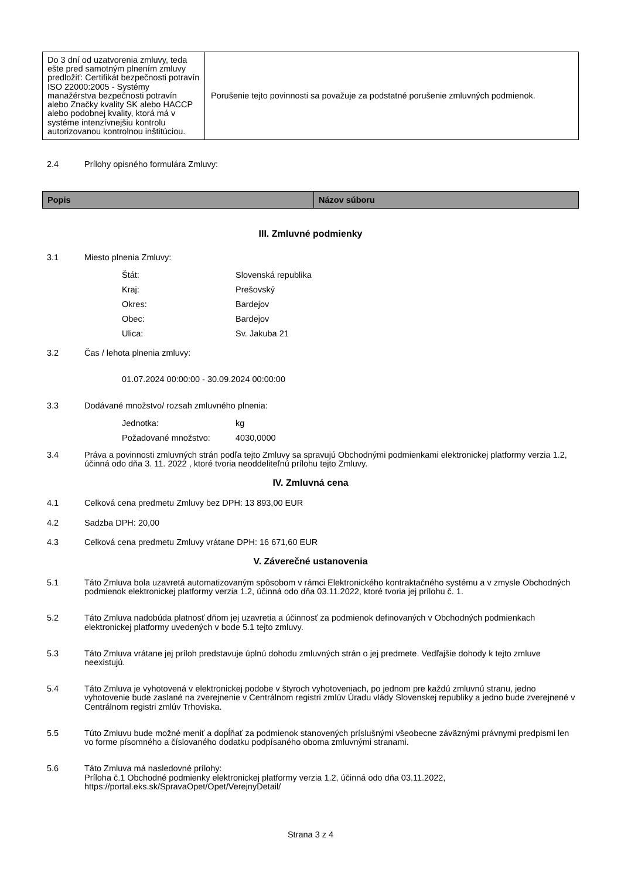| Do 3 dní od uzatvorenia zmluvy, teda ešte pred samotným plnením zmluvy predložiť: Certifikát bezpečnosti potravín ISO 22000:2005 - Systémy manažérstva bezpečnosti potravín alebo Značky kvality SK alebo HACCP alebo podobnej kvality, ktorá má v systéme intenzívnejšiu kontrolu autorizovanou kontrolnou inštitúciou. | Porušenie tejto povinnosti sa považuje za podstatné porušenie zmluvných podmienok. |
2.4 Prílohy opisného formulára Zmluvy:
| Popis | Názov súboru |
| --- | --- |
III. Zmluvné podmienky
3.1 Miesto plnenia Zmluvy:
Štát: Slovenská republika
Kraj: Prešovský
Okres: Bardejov
Obec: Bardejov
Ulica: Sv. Jakuba 21
3.2 Čas / lehota plnenia zmluvy:
01.07.2024 00:00:00 - 30.09.2024 00:00:00
3.3 Dodávané množstvo/ rozsah zmluvného plnenia:
Jednotka: kg
Požadované množstvo: 4030,0000
3.4 Práva a povinnosti zmluvných strán podľa tejto Zmluvy sa spravujú Obchodnými podmienkami elektronickej platformy verzia 1.2, účinná odo dňa 3. 11. 2022 , ktoré tvoria neoddeliteľnú prílohu tejto Zmluvy.
IV. Zmluvná cena
4.1 Celková cena predmetu Zmluvy bez DPH: 13 893,00 EUR
4.2 Sadzba DPH: 20,00
4.3 Celková cena predmetu Zmluvy vrátane DPH: 16 671,60 EUR
V. Záverečné ustanovenia
5.1 Táto Zmluva bola uzavretá automatizovaným spôsobom v rámci Elektronického kontraktačného systému a v zmysle Obchodných podmienok elektronickej platformy verzia 1.2, účinná odo dňa 03.11.2022, ktoré tvoria jej prílohu č. 1.
5.2 Táto Zmluva nadobúda platnosť dňom jej uzavretia a účinnosť za podmienok definovaných v Obchodných podmienkach elektronickej platformy uvedených v bode 5.1 tejto zmluvy.
5.3 Táto Zmluva vrátane jej príloh predstavuje úplnú dohodu zmluvných strán o jej predmete. Vedľajšie dohody k tejto zmluve neexistujú.
5.4 Táto Zmluva je vyhotovená v elektronickej podobe v štyroch vyhotoveniach, po jednom pre každú zmluvnú stranu, jedno vyhotovenie bude zaslané na zverejnenie v Centrálnom registri zmlúv Úradu vlády Slovenskej republiky a jedno bude zverejnené v Centrálnom registri zmlúv Trhoviska.
5.5 Túto Zmluvu bude možné meniť a dopĺňať za podmienok stanovených príslušnými všeobecne záväznými právnymi predpismi len vo forme písomného a číslovaného dodatku podpísaného oboma zmluvnými stranami.
5.6 Táto Zmluva má nasledovné prílohy:
Príloha č.1 Obchodné podmienky elektronickej platformy verzia 1.2, účinná odo dňa 03.11.2022, https://portal.eks.sk/SpravaOpet/Opet/VerejnyDetail/
Strana 3 z 4